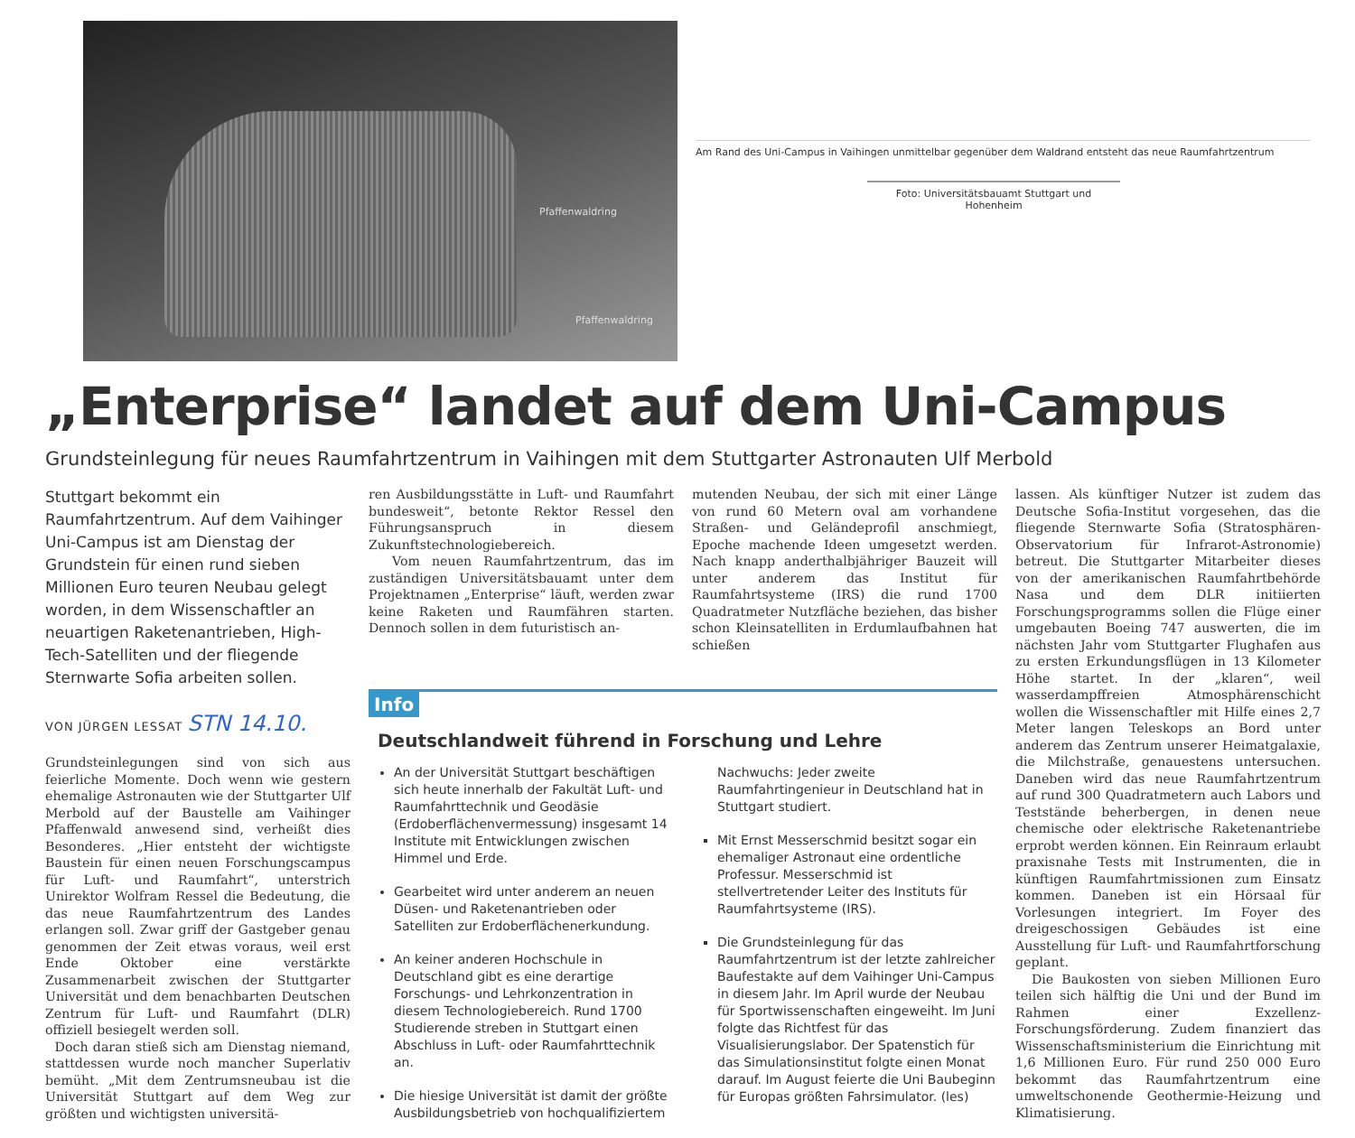Pfaffenwaldring
Pfaffenwaldring
Am Rand des Uni-Campus in Vaihingen unmittelbar gegenüber dem Waldrand entsteht das neue Raumfahrtzentrum
Foto: Universitätsbauamt Stuttgart und Hohenheim
„Enterprise“ landet auf dem Uni-Campus
Grundsteinlegung für neues Raumfahrtzentrum in Vaihingen mit dem Stuttgarter Astronauten Ulf Merbold
Stuttgart bekommt ein Raumfahrtzentrum. Auf dem Vaihinger Uni-Campus ist am Dienstag der Grundstein für einen rund sieben Millionen Euro teuren Neubau gelegt worden, in dem Wissenschaftler an neuartigen Raketenantrieben, High-Tech-Satelliten und der fliegende Sternwarte Sofia arbeiten sollen.
VON JÜRGEN LESSAT STN 14.10.
Grundsteinlegungen sind von sich aus feierliche Momente. Doch wenn wie gestern ehemalige Astronauten wie der Stuttgarter Ulf Merbold auf der Baustelle am Vaihinger Pfaffenwald anwesend sind, verheißt dies Besonderes. „Hier entsteht der wichtigste Baustein für einen neuen Forschungscampus für Luft- und Raumfahrt“, unterstrich Unirektor Wolfram Ressel die Bedeutung, die das neue Raumfahrtzentrum des Landes erlangen soll. Zwar griff der Gastgeber genau genommen der Zeit etwas voraus, weil erst Ende Oktober eine verstärkte Zusammenarbeit zwischen der Stuttgarter Universität und dem benachbarten Deutschen Zentrum für Luft- und Raumfahrt (DLR) offiziell besiegelt werden soll.
Doch daran stieß sich am Dienstag niemand, stattdessen wurde noch mancher Superlativ bemüht. „Mit dem Zentrumsneubau ist die Universität Stuttgart auf dem Weg zur größten und wichtigsten universitä-
ren Ausbildungsstätte in Luft- und Raumfahrt bundesweit“, betonte Rektor Ressel den Führungsanspruch in diesem Zukunftstechnologiebereich.
Vom neuen Raumfahrtzentrum, das im zuständigen Universitätsbauamt unter dem Projektnamen „Enterprise“ läuft, werden zwar keine Raketen und Raumfähren starten. Dennoch sollen in dem futuristisch an-
mutenden Neubau, der sich mit einer Länge von rund 60 Metern oval am vorhandene Straßen- und Geländeprofil anschmiegt, Epoche machende Ideen umgesetzt werden. Nach knapp anderthalbjähriger Bauzeit will unter anderem das Institut für Raumfahrtsysteme (IRS) die rund 1700 Quadratmeter Nutzfläche beziehen, das bisher schon Kleinsatelliten in Erdumlaufbahnen hat schießen
Info
Deutschlandweit führend in Forschung und Lehre
An der Universität Stuttgart beschäftigen sich heute innerhalb der Fakultät Luft- und Raumfahrttechnik und Geodäsie (Erdoberflächenvermessung) insgesamt 14 Institute mit Entwicklungen zwischen Himmel und Erde.
Gearbeitet wird unter anderem an neuen Düsen- und Raketenantrieben oder Satelliten zur Erdoberflächenerkundung.
An keiner anderen Hochschule in Deutschland gibt es eine derartige Forschungs- und Lehrkonzentration in diesem Technologiebereich. Rund 1700 Studierende streben in Stuttgart einen Abschluss in Luft- oder Raumfahrttechnik an.
Die hiesige Universität ist damit der größte Ausbildungsbetrieb von hochqualifiziertem
Nachwuchs: Jeder zweite Raumfahrtingenieur in Deutschland hat in Stuttgart studiert.
Mit Ernst Messerschmid besitzt sogar ein ehemaliger Astronaut eine ordentliche Professur. Messerschmid ist stellvertretender Leiter des Instituts für Raumfahrtsysteme (IRS).
Die Grundsteinlegung für das Raumfahrtzentrum ist der letzte zahlreicher Baufestakte auf dem Vaihinger Uni-Campus in diesem Jahr. Im April wurde der Neubau für Sportwissenschaften eingeweiht. Im Juni folgte das Richtfest für das Visualisierungslabor. Der Spatenstich für das Simulationsinstitut folgte einen Monat darauf. Im August feierte die Uni Baubeginn für Europas größten Fahrsimulator. (les)
lassen. Als künftiger Nutzer ist zudem das Deutsche Sofia-Institut vorgesehen, das die fliegende Sternwarte Sofia (Stratosphären-Observatorium für Infrarot-Astronomie) betreut. Die Stuttgarter Mitarbeiter dieses von der amerikanischen Raumfahrtbehörde Nasa und dem DLR initiierten Forschungsprogramms sollen die Flüge einer umgebauten Boeing 747 auswerten, die im nächsten Jahr vom Stuttgarter Flughafen aus zu ersten Erkundungsflügen in 13 Kilometer Höhe startet. In der „klaren“, weil wasserdampffreien Atmosphärenschicht wollen die Wissenschaftler mit Hilfe eines 2,7 Meter langen Teleskops an Bord unter anderem das Zentrum unserer Heimatgalaxie, die Milchstraße, genauestens untersuchen. Daneben wird das neue Raumfahrtzentrum auf rund 300 Quadratmetern auch Labors und Teststände beherbergen, in denen neue chemische oder elektrische Raketenantriebe erprobt werden können. Ein Reinraum erlaubt praxisnahe Tests mit Instrumenten, die in künftigen Raumfahrtmissionen zum Einsatz kommen. Daneben ist ein Hörsaal für Vorlesungen integriert. Im Foyer des dreigeschossigen Gebäudes ist eine Ausstellung für Luft- und Raumfahrtforschung geplant.
Die Baukosten von sieben Millionen Euro teilen sich hälftig die Uni und der Bund im Rahmen einer Exzellenz-Forschungsförderung. Zudem finanziert das Wissenschaftsministerium die Einrichtung mit 1,6 Millionen Euro. Für rund 250 000 Euro bekommt das Raumfahrtzentrum eine umweltschonende Geothermie-Heizung und Klimatisierung.